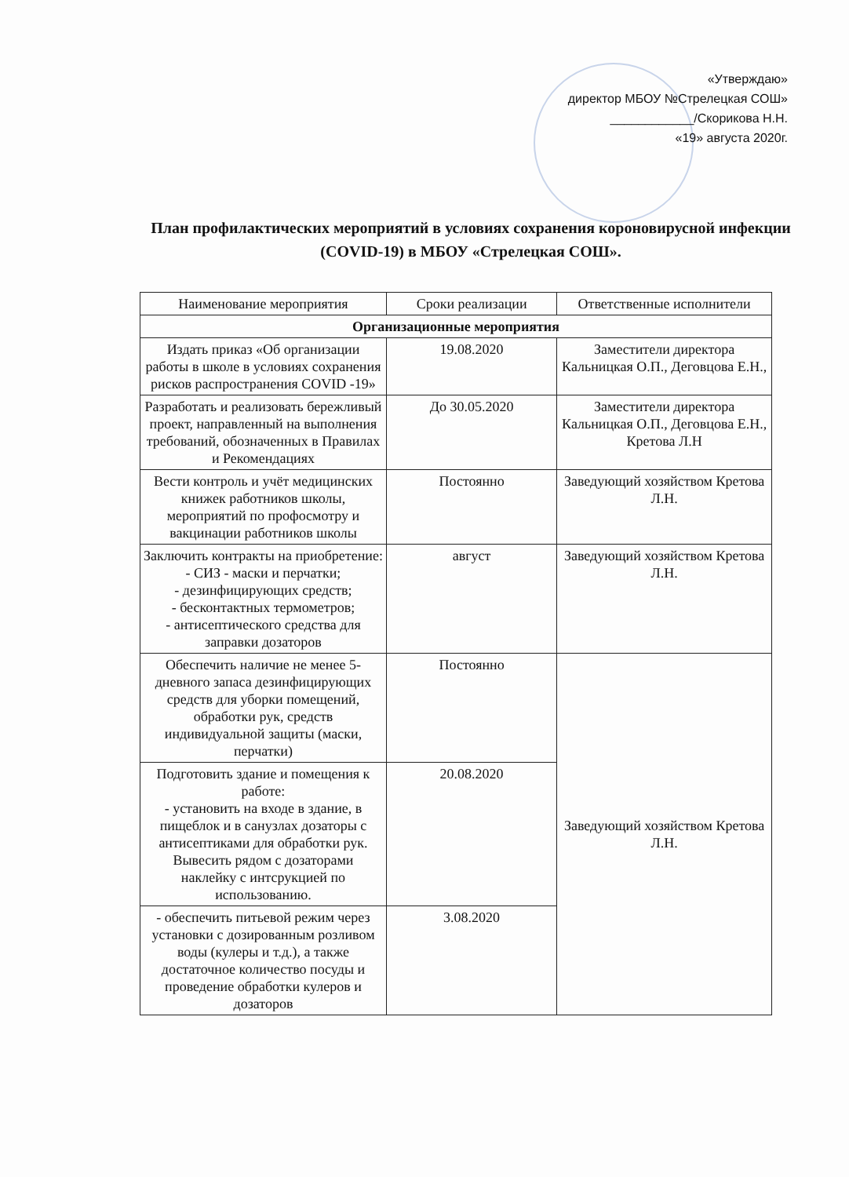«Утверждаю»
директор МБОУ №Стрелецкая СОШ»
____________/Скорикова Н.Н.
«19» августа 2020г.
План профилактических мероприятий в условиях сохранения короновирусной инфекции (COVID-19) в МБОУ «Стрелецкая СОШ».
| Наименование мероприятия | Сроки реализации | Ответственные исполнители |
| --- | --- | --- |
| Организационные мероприятия | | |
| Издать приказ «Об организации работы в школе в условиях сохранения рисков распространения COVID -19» | 19.08.2020 | Заместители директора Кальницкая О.П., Деговцова Е.Н., |
| Разработать и реализовать бережливый проект, направленный на выполнения требований, обозначенных в Правилах и Рекомендациях | До 30.05.2020 | Заместители директора Кальницкая О.П., Деговцова Е.Н., Кретова Л.Н |
| Вести контроль и учёт медицинских книжек работников школы, мероприятий по профосмотру и вакцинации работников школы | Постоянно | Заведующий хозяйством Кретова Л.Н. |
| Заключить контракты на приобретение: - СИЗ - маски и перчатки; - дезинфицирующих средств; - бесконтактных термометров; - антисептического средства для заправки дозаторов | август | Заведующий хозяйством Кретова Л.Н. |
| Обеспечить наличие не менее 5-дневного запаса дезинфицирующих средств для уборки помещений, обработки рук, средств индивидуальной защиты (маски, перчатки) | Постоянно | Заведующий хозяйством Кретова Л.Н. |
| Подготовить здание и помещения к работе: - установить на входе в здание, в пищеблок и в санузлах дозаторы с антисептиками для обработки рук. Вывесить рядом с дозаторами наклейку с интсрукцией по использованию. | 20.08.2020 | |
| - обеспечить питьевой режим через установки с дозированным розливом воды (кулеры и т.д.), а также достаточное количество посуды и проведение обработки кулеров и дозаторов | 3.08.2020 | |